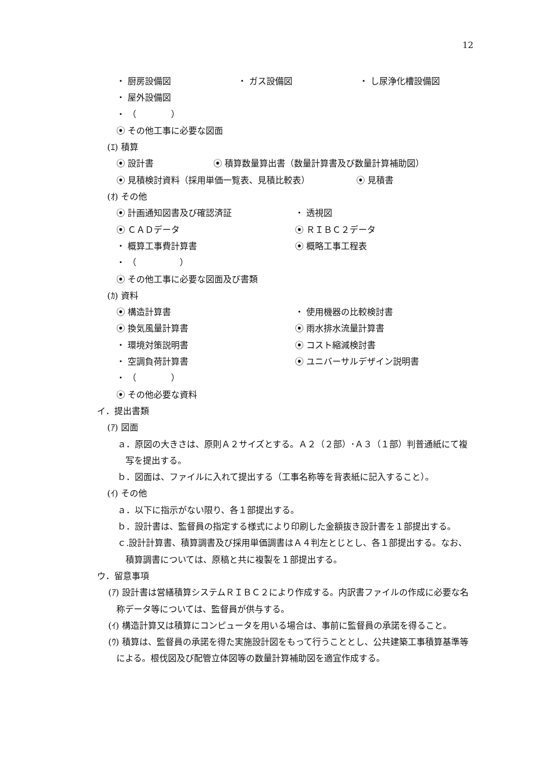12
・ 厨房設備図 ・ ガス設備図 ・ し尿浄化槽設備図
・ 屋外設備図
・ （　　　　）
⦿ その他工事に必要な図面
(ｴ) 積算
⦿ 設計書 ⦿ 積算数量算出書（数量計算書及び数量計算補助図）
⦿ 見積検討資料（採用単価一覧表、見積比較表） ⦿ 見積書
(ｵ) その他
⦿ 計画通知図書及び確認済証 ・ 透視図
⦿ ＣＡＤデータ ⦿ ＲＩＢＣ２データ
・ 概算工事費計算書 ⦿ 概略工事工程表
・ （　　　　　）
⦿ その他工事に必要な図面及び書類
(ｶ) 資料
⦿ 構造計算書 ・ 使用機器の比較検討書
⦿ 換気風量計算書 ⦿ 雨水排水流量計算書
・ 環境対策説明書 ⦿ コスト縮減検討書
・ 空調負荷計算書 ⦿ ユニバーサルデザイン説明書
・ （　　　　）
⦿ その他必要な資料
イ．提出書類
(ｱ) 図面
ａ．原図の大きさは、原則Ａ２サイズとする。Ａ２（２部）･Ａ３（１部）判普通紙にて複写を提出する。
ｂ．図面は、ファイルに入れて提出する（工事名称等を背表紙に記入すること）。
(ｲ) その他
ａ．以下に指示がない限り、各１部提出する。
ｂ．設計書は、監督員の指定する様式により印刷した金額抜き設計書を１部提出する。
ｃ.設計計算書、積算調書及び採用単価調書はＡ４判左とじとし、各１部提出する。なお、積算調書については、原稿と共に複製を１部提出する。
ウ．留意事項
(ｱ) 設計書は営繕積算システムＲＩＢＣ２により作成する。内訳書ファイルの作成に必要な名称データ等については、監督員が供与する。
(ｲ) 構造計算又は積算にコンピュータを用いる場合は、事前に監督員の承諾を得ること。
(ｳ) 積算は、監督員の承諾を得た実施設計図をもって行うこととし、公共建築工事積算基準等による。根伐図及び配管立体図等の数量計算補助図を適宜作成する。